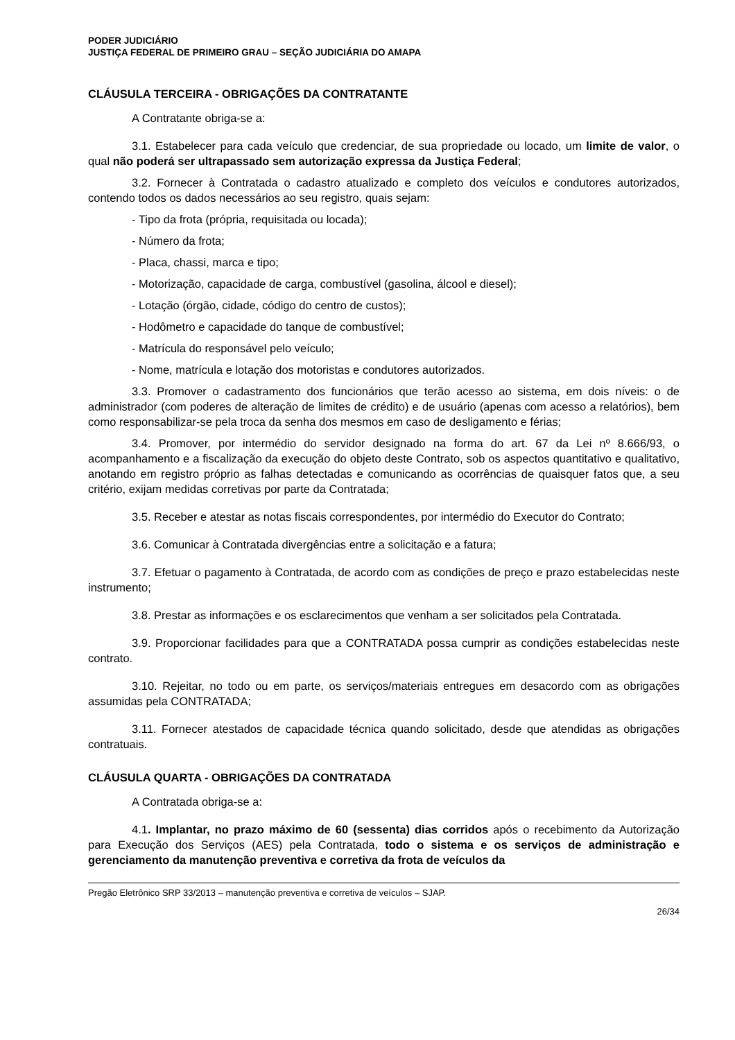PODER JUDICIÁRIO
JUSTIÇA FEDERAL DE PRIMEIRO GRAU – SEÇÃO JUDICIÁRIA DO AMAPA
CLÁUSULA TERCEIRA - OBRIGAÇÕES DA CONTRATANTE
A Contratante obriga-se a:
3.1. Estabelecer para cada veículo que credenciar, de sua propriedade ou locado, um limite de valor, o qual não poderá ser ultrapassado sem autorização expressa da Justiça Federal;
3.2. Fornecer à Contratada o cadastro atualizado e completo dos veículos e condutores autorizados, contendo todos os dados necessários ao seu registro, quais sejam:
- Tipo da frota (própria, requisitada ou locada);
- Número da frota;
- Placa, chassi, marca e tipo;
- Motorização, capacidade de carga, combustível (gasolina, álcool e diesel);
- Lotação (órgão, cidade, código do centro de custos);
- Hodômetro e capacidade do tanque de combustível;
- Matrícula do responsável pelo veículo;
- Nome, matrícula e lotação dos motoristas e condutores autorizados.
3.3. Promover o cadastramento dos funcionários que terão acesso ao sistema, em dois níveis: o de administrador (com poderes de alteração de limites de crédito) e de usuário (apenas com acesso a relatórios), bem como responsabilizar-se pela troca da senha dos mesmos em caso de desligamento e férias;
3.4. Promover, por intermédio do servidor designado na forma do art. 67 da Lei nº 8.666/93, o acompanhamento e a fiscalização da execução do objeto deste Contrato, sob os aspectos quantitativo e qualitativo, anotando em registro próprio as falhas detectadas e comunicando as ocorrências de quaisquer fatos que, a seu critério, exijam medidas corretivas por parte da Contratada;
3.5. Receber e atestar as notas fiscais correspondentes, por intermédio do Executor do Contrato;
3.6. Comunicar à Contratada divergências entre a solicitação e a fatura;
3.7. Efetuar o pagamento à Contratada, de acordo com as condições de preço e prazo estabelecidas neste instrumento;
3.8. Prestar as informações e os esclarecimentos que venham a ser solicitados pela Contratada.
3.9. Proporcionar facilidades para que a CONTRATADA possa cumprir as condições estabelecidas neste contrato.
3.10. Rejeitar, no todo ou em parte, os serviços/materiais entregues em desacordo com as obrigações assumidas pela CONTRATADA;
3.11. Fornecer atestados de capacidade técnica quando solicitado, desde que atendidas as obrigações contratuais.
CLÁUSULA QUARTA - OBRIGAÇÕES DA CONTRATADA
A Contratada obriga-se a:
4.1. Implantar, no prazo máximo de 60 (sessenta) dias corridos após o recebimento da Autorização para Execução dos Serviços (AES) pela Contratada, todo o sistema e os serviços de administração e gerenciamento da manutenção preventiva e corretiva da frota de veículos da
Pregão Eletrônico SRP 33/2013 – manutenção preventiva e corretiva de veículos – SJAP.
26/34